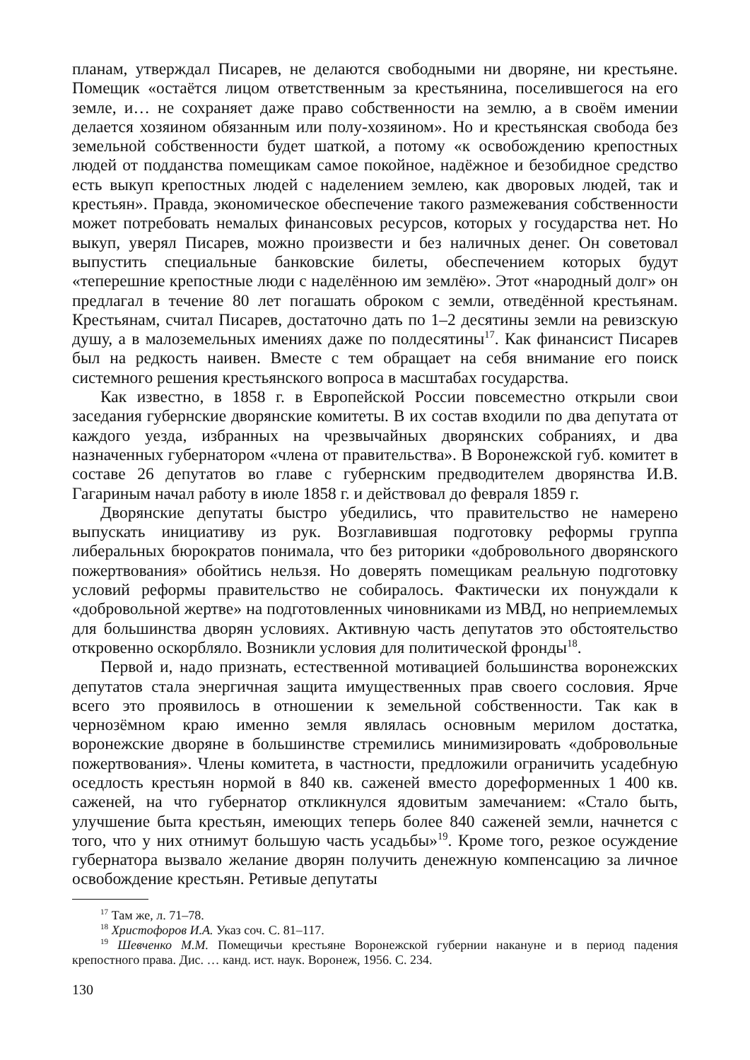планам, утверждал Писарев, не делаются свободными ни дворяне, ни крестьяне. Помещик «остаётся лицом ответственным за крестьянина, поселившегося на его земле, и… не сохраняет даже право собственности на землю, а в своём имении делается хозяином обязанным или полу-хозяином». Но и крестьянская свобода без земельной собственности будет шаткой, а потому «к освобождению крепостных людей от подданства помещикам самое покойное, надёжное и безобидное средство есть выкуп крепостных людей с наделением землею, как дворовых людей, так и крестьян». Правда, экономическое обеспечение такого размежевания собственности может потребовать немалых финансовых ресурсов, которых у государства нет. Но выкуп, уверял Писарев, можно произвести и без наличных денег. Он советовал выпустить специальные банковские билеты, обеспечением которых будут «теперешние крепостные люди с наделённою им землёю». Этот «народный долг» он предлагал в течение 80 лет погашать оброком с земли, отведённой крестьянам. Крестьянам, считал Писарев, достаточно дать по 1–2 десятины земли на ревизскую душу, а в малоземельных имениях даже по полдесятины<sup>17</sup>. Как финансист Писарев был на редкость наивен. Вместе с тем обращает на себя внимание его поиск системного решения крестьянского вопроса в масштабах государства.
Как известно, в 1858 г. в Европейской России повсеместно открыли свои заседания губернские дворянские комитеты. В их состав входили по два депутата от каждого уезда, избранных на чрезвычайных дворянских собраниях, и два назначенных губернатором «члена от правительства». В Воронежской губ. комитет в составе 26 депутатов во главе с губернским предводителем дворянства И.В. Гагариным начал работу в июле 1858 г. и действовал до февраля 1859 г.
Дворянские депутаты быстро убедились, что правительство не намерено выпускать инициативу из рук. Возглавившая подготовку реформы группа либеральных бюрократов понимала, что без риторики «добровольного дворянского пожертвования» обойтись нельзя. Но доверять помещикам реальную подготовку условий реформы правительство не собиралось. Фактически их понуждали к «добровольной жертве» на подготовленных чиновниками из МВД, но неприемлемых для большинства дворян условиях. Активную часть депутатов это обстоятельство откровенно оскорбляло. Возникли условия для политической фронды<sup>18</sup>.
Первой и, надо признать, естественной мотивацией большинства воронежских депутатов стала энергичная защита имущественных прав своего сословия. Ярче всего это проявилось в отношении к земельной собственности. Так как в чернозёмном краю именно земля являлась основным мерилом достатка, воронежские дворяне в большинстве стремились минимизировать «добровольные пожертвования». Члены комитета, в частности, предложили ограничить усадебную оседлость крестьян нормой в 840 кв. саженей вместо дореформенных 1 400 кв. саженей, на что губернатор откликнулся ядовитым замечанием: «Стало быть, улучшение быта крестьян, имеющих теперь более 840 саженей земли, начнется с того, что у них отнимут большую часть усадьбы»<sup>19</sup>. Кроме того, резкое осуждение губернатора вызвало желание дворян получить денежную компенсацию за личное освобождение крестьян. Ретивые депутаты
<sup>17</sup> Там же, л. 71–78.
<sup>18</sup> Христофоров И.А. Указ соч. С. 81–117.
<sup>19</sup> Шевченко М.М. Помещичьи крестьяне Воронежской губернии накануне и в период падения крепостного права. Дис. … канд. ист. наук. Воронеж, 1956. С. 234.
130